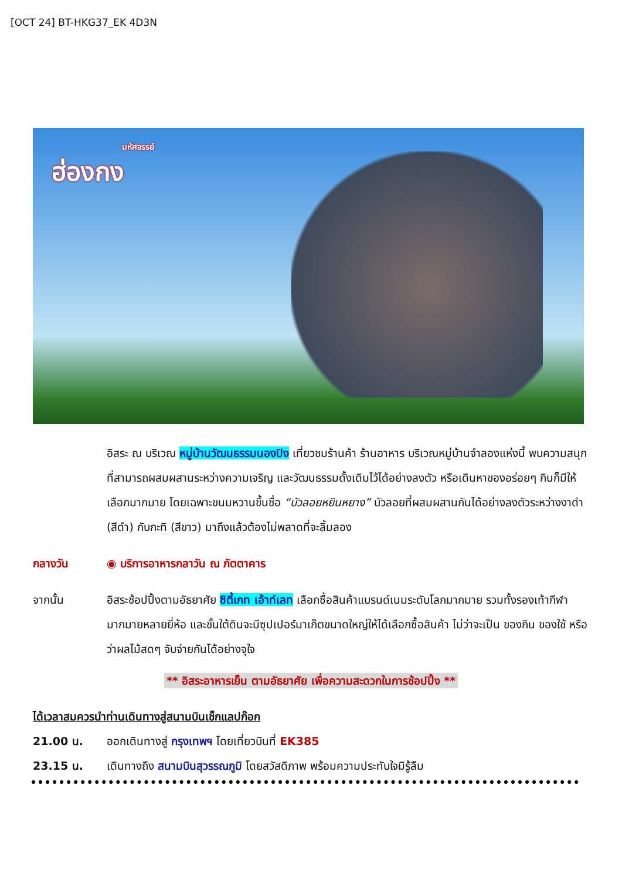[OCT 24] BT-HKG37_EK 4D3N
มหัศจรรย์
ฮ่องกง
อิสระ ณ บริเวณ หมู่บ้านวัฒนธรรมนองปิง เที่ยวชมร้านค้า ร้านอาหาร บริเวณหมู่บ้านจำลองแห่งนี้ พบความสนุกที่สามารถผสมผสานระหว่างความเจริญ และวัฒนธรรมดั้งเดิมไว้ได้อย่างลงตัว หรือเดินหาของอร่อยๆ กินก็มีให้เลือกมากมาย โดยเฉพาะขนมหวานขึ้นชื่อ “บัวลอยหยินหยาง” บัวลอยที่ผสมผสานกันได้อย่างลงตัวระหว่างงาดำ (สีดำ) กับกะทิ (สีขาว) มาถึงแล้วต้องไม่พลาดที่จะลิ้มลอง
กลางวัน ◉ บริการอาหารกลาวัน ณ ภัตตาคาร
จากนั้น อิสระช้อปปิ้งตามอัธยาศัย ซิตี้เกท เอ้าท์เลท เลือกซื้อสินค้าแบรนด์เนมระดับโลกมากมาย รวมทั้งรองเท้ากีฬามากมายหลายยี่ห้อ และชั้นใต้ดินจะมีซุปเปอร์มาเก็ตขนาดใหญ่ให้ได้เลือกซื้อสินค้า ไม่ว่าจะเป็น ของกิน ของใช้ หรือว่าผลไม้สดๆ จับจ่ายกันได้อย่างจุใจ
** อิสระอาหารเย็น ตามอัธยาศัย เพื่อความสะดวกในการช้อปปิ้ง **
ได้เวลาสมควรนำท่านเดินทางสู่สนามบินเช็กแลปก๊อก
21.00 น. ออกเดินทางสู่ กรุงเทพฯ โดยเที่ยวบินที่ EK385
23.15 น. เดินทางถึง สนามบินสุวรรณภูมิ โดยสวัสดิภาพ พร้อมความประทับใจมิรู้ลืม